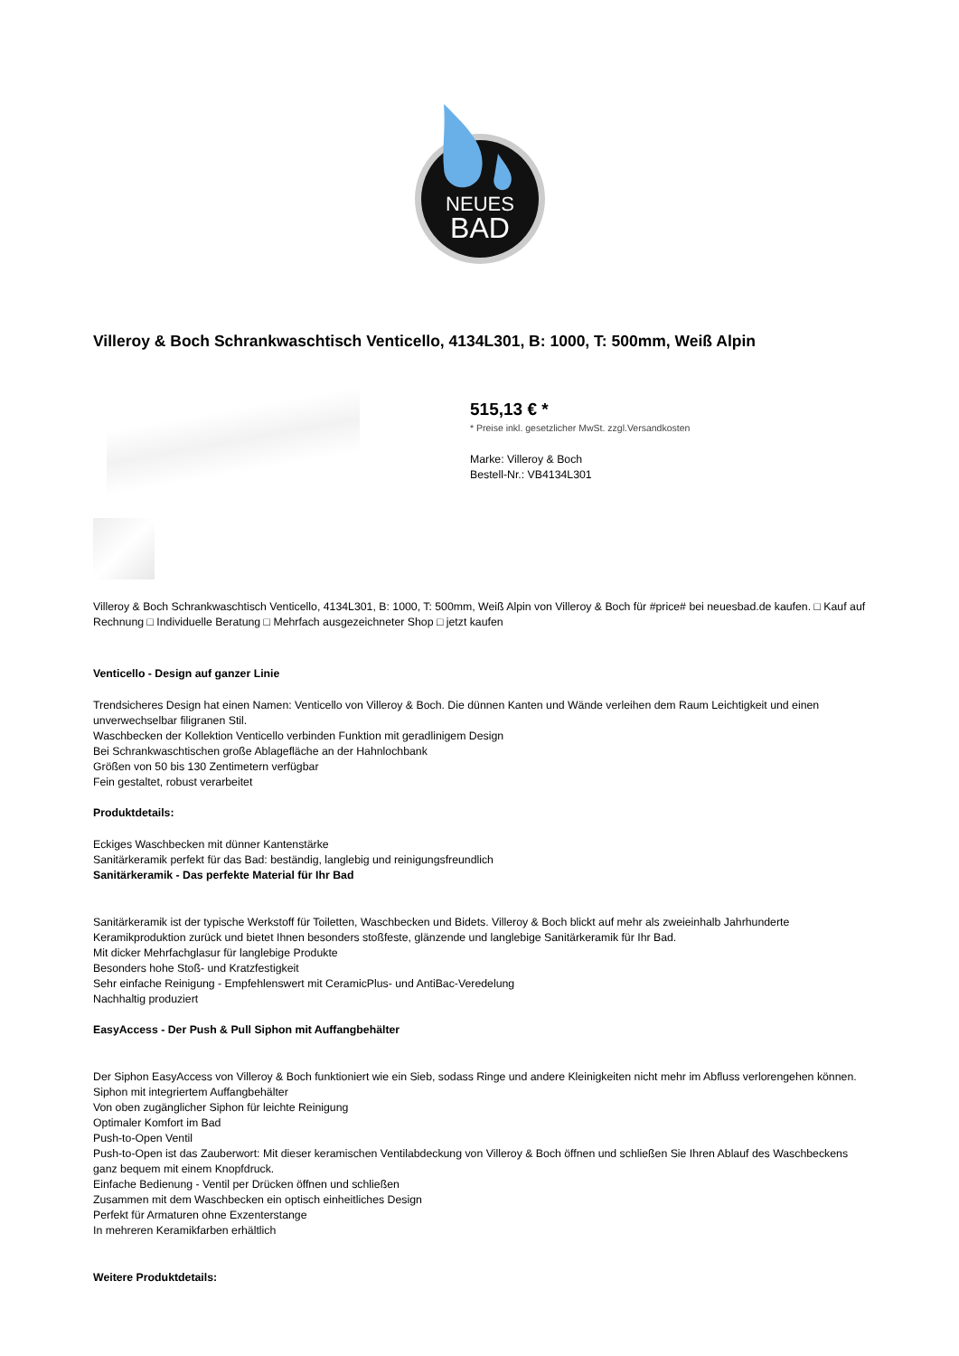NEUES
BAD
Villeroy & Boch Schrankwaschtisch Venticello, 4134L301, B: 1000, T: 500mm, Weiß Alpin
515,13 € *
* Preise inkl. gesetzlicher MwSt. zzgl.Versandkosten
Marke: Villeroy & Boch
Bestell-Nr.: VB4134L301
Villeroy & Boch Schrankwaschtisch Venticello, 4134L301, B: 1000, T: 500mm, Weiß Alpin von Villeroy & Boch für #price# bei neuesbad.de kaufen. □ Kauf auf Rechnung □ Individuelle Beratung □ Mehrfach ausgezeichneter Shop □ jetzt kaufen
Venticello - Design auf ganzer Linie
Trendsicheres Design hat einen Namen: Venticello von Villeroy & Boch. Die dünnen Kanten und Wände verleihen dem Raum Leichtigkeit und einen unverwechselbar filigranen Stil.
Waschbecken der Kollektion Venticello verbinden Funktion mit geradlinigem Design
Bei Schrankwaschtischen große Ablagefläche an der Hahnlochbank
Größen von 50 bis 130 Zentimetern verfügbar
Fein gestaltet, robust verarbeitet
Produktdetails:
Eckiges Waschbecken mit dünner Kantenstärke
Sanitärkeramik perfekt für das Bad: beständig, langlebig und reinigungsfreundlich
Sanitärkeramik - Das perfekte Material für Ihr Bad
Sanitärkeramik ist der typische Werkstoff für Toiletten, Waschbecken und Bidets. Villeroy & Boch blickt auf mehr als zweieinhalb Jahrhunderte Keramikproduktion zurück und bietet Ihnen besonders stoßfeste, glänzende und langlebige Sanitärkeramik für Ihr Bad.
Mit dicker Mehrfachglasur für langlebige Produkte
Besonders hohe Stoß- und Kratzfestigkeit
Sehr einfache Reinigung - Empfehlenswert mit CeramicPlus- und AntiBac-Veredelung
Nachhaltig produziert
EasyAccess - Der Push & Pull Siphon mit Auffangbehälter
Der Siphon EasyAccess von Villeroy & Boch funktioniert wie ein Sieb, sodass Ringe und andere Kleinigkeiten nicht mehr im Abfluss verlorengehen können.
Siphon mit integriertem Auffangbehälter
Von oben zugänglicher Siphon für leichte Reinigung
Optimaler Komfort im Bad
Push-to-Open Ventil
Push-to-Open ist das Zauberwort: Mit dieser keramischen Ventilabdeckung von Villeroy & Boch öffnen und schließen Sie Ihren Ablauf des Waschbeckens ganz bequem mit einem Knopfdruck.
Einfache Bedienung - Ventil per Drücken öffnen und schließen
Zusammen mit dem Waschbecken ein optisch einheitliches Design
Perfekt für Armaturen ohne Exzenterstange
In mehreren Keramikfarben erhältlich
Weitere Produktdetails: